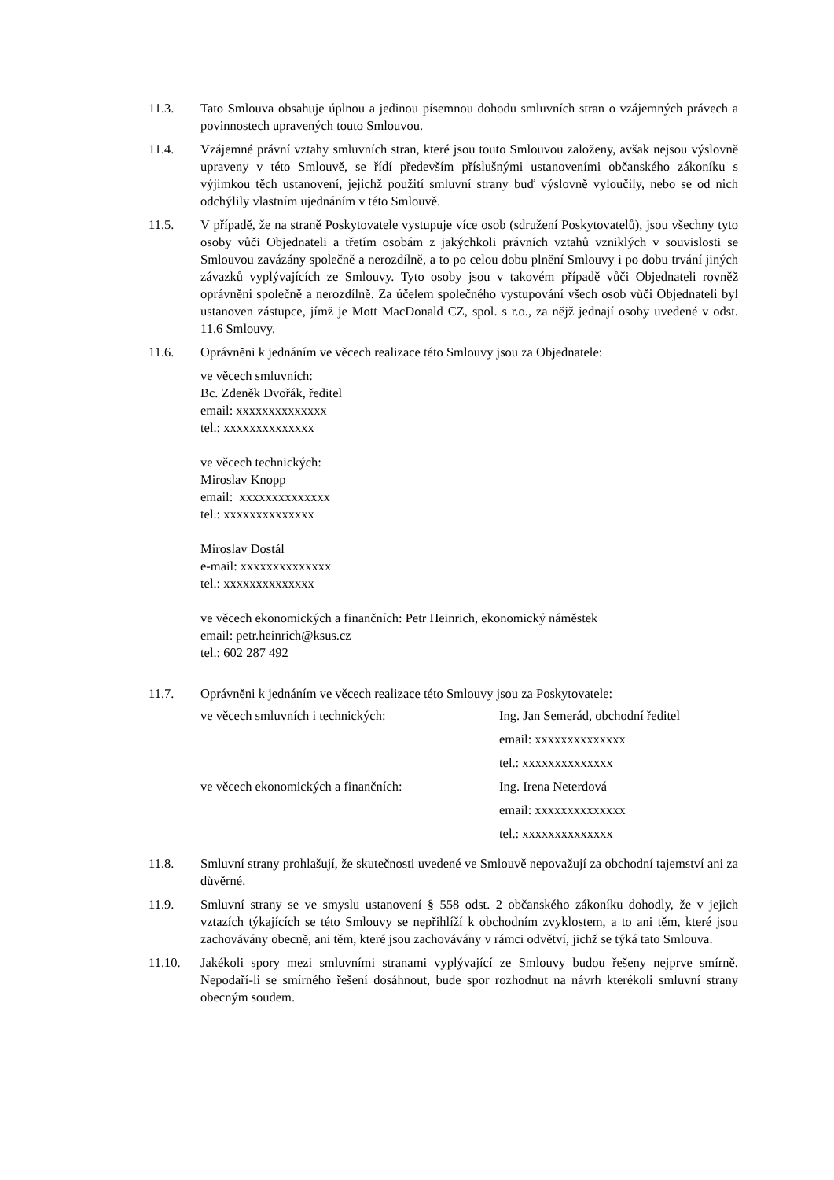11.3. Tato Smlouva obsahuje úplnou a jedinou písemnou dohodu smluvních stran o vzájemných právech a povinnostech upravených touto Smlouvou.
11.4. Vzájemné právní vztahy smluvních stran, které jsou touto Smlouvou založeny, avšak nejsou výslovně upraveny v této Smlouvě, se řídí především příslušnými ustanoveními občanského zákoníku s výjimkou těch ustanovení, jejichž použití smluvní strany buď výslovně vyloučily, nebo se od nich odchýlily vlastním ujednáním v této Smlouvě.
11.5. V případě, že na straně Poskytovatele vystupuje více osob (sdružení Poskytovatelů), jsou všechny tyto osoby vůči Objednateli a třetím osobám z jakýchkoli právních vztahů vzniklých v souvislosti se Smlouvou zavázány společně a nerozdílně, a to po celou dobu plnění Smlouvy i po dobu trvání jiných závazků vyplývajících ze Smlouvy. Tyto osoby jsou v takovém případě vůči Objednateli rovněž oprávněni společně a nerozdílně. Za účelem společného vystupování všech osob vůči Objednateli byl ustanoven zástupce, jímž je Mott MacDonald CZ, spol. s r.o., za nějž jednají osoby uvedené v odst. 11.6 Smlouvy.
11.6. Oprávněni k jednáním ve věcech realizace této Smlouvy jsou za Objednatele:
ve věcech smluvních:
Bc. Zdeněk Dvořák, ředitel
email: xxxxxxxxxxxxxx
tel.: xxxxxxxxxxxxxx
ve věcech technických:
Miroslav Knopp
email: xxxxxxxxxxxxxx
tel.: xxxxxxxxxxxxxx
Miroslav Dostál
e-mail: xxxxxxxxxxxxxx
tel.: xxxxxxxxxxxxxx
ve věcech ekonomických a finančních: Petr Heinrich, ekonomický náměstek
email: petr.heinrich@ksus.cz
tel.: 602 287 492
11.7. Oprávněni k jednáním ve věcech realizace této Smlouvy jsou za Poskytovatele:
| ve věcech smluvních i technických: | Ing. Jan Semerád, obchodní ředitel |
| | email: xxxxxxxxxxxxxx |
| | tel.: xxxxxxxxxxxxxx |
| ve věcech ekonomických a finančních: | Ing. Irena Neterdová |
| | email: xxxxxxxxxxxxxx |
| | tel.: xxxxxxxxxxxxxx |
11.8. Smluvní strany prohlašují, že skutečnosti uvedené ve Smlouvě nepovažují za obchodní tajemství ani za důvěrné.
11.9. Smluvní strany se ve smyslu ustanovení § 558 odst. 2 občanského zákoníku dohodly, že v jejich vztazích týkajících se této Smlouvy se nepřihlíží k obchodním zvyklostem, a to ani těm, které jsou zachovávány obecně, ani těm, které jsou zachovávány v rámci odvětví, jichž se týká tato Smlouva.
11.10. Jakékoli spory mezi smluvními stranami vyplývající ze Smlouvy budou řešeny nejprve smírně. Nepodaří-li se smírného řešení dosáhnout, bude spor rozhodnut na návrh kterékoli smluvní strany obecným soudem.